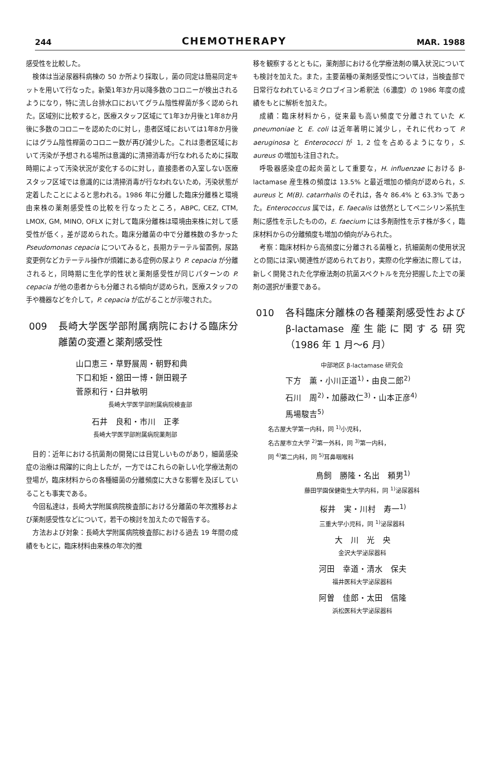244 CHEMOTHERAPY MAR. 1988
感受性を比較した。
検体は当泌尿器科病棟の 50 か所より採取し，菌の同定は簡易同定キットを用いて行なった。新築1年3か月以降多数のコロニーが検出されるようになり，特に流し台排水口においてグラム陰性桿菌が多く認められた。区域別に比較すると，医療スタッフ区域にて1年3か月後と1年8か月後に多数のコロニーを認めたのに対し，患者区域においては1年8か月後にはグラム陰性桿菌のコロニー数が再び減少した。これは患者区域において汚染が予想される場所は意識的に清掃消毒が行なわれるために採取時期によって汚染状況が変化するのに対し，直接患者の入室しない医療スタッフ区域では意識的には清掃消毒が行なわれないため，汚染状態が定着したことによると思われる。1986 年に分離した臨床分離株と環境由来株の薬剤感受性の比較を行なったところ，ABPC, CEZ, CTM, LMOX, GM, MINO, OFLX に対して臨床分離株は環境由来株に対して感受性が低く，差が認められた。臨床分離菌の中で分離株数の多かった Pseudomonas cepacia についてみると，長期カテーテル留置例，尿路変更例などカテーテル操作が煩雑にある症例の尿より P. cepacia が分離されると，同時期に生化学的性状と薬剤感受性が同じパターンの P. cepacia が他の患者からも分離される傾向が認められ，医療スタッフの手や機器などを介して，P. cepacia が広がることが示唆された。
009 長崎大学医学部附属病院における臨床分離菌の変遷と薬剤感受性
山口恵三・草野展周・朝野和典
下口和矩・舘田一博・餅田親子
菅原和行・臼井敏明
長崎大学医学部附属病院検査部
石井　良和・市川　正孝
長崎大学医学部附属病院薬剤部
目的：近年における抗菌剤の開発には目覚しいものがあり，細菌感染症の治療は飛躍的に向上したが，一方ではこれらの新しい化学療法剤の登場が，臨床材料からの各種細菌の分離頻度に大きな影響を及ぼしていることも事実である。
今回私達は，長崎大学附属病院検査部における分離菌の年次推移および薬剤感受性などについて，若干の検討を加えたので報告する。
方法および対象：長崎大学附属病院検査部における過去 19 年間の成績をもとに，臨床材料由来株の年次的推
移を観察するとともに，薬剤部における化学療法剤の購入状況についても検討を加えた。また，主要菌種の薬剤感受性については，当検査部で日常行なわれているミクロブイヨン希釈法（6濃度）の 1986 年度の成績をもとに解析を加えた。
成績：臨床材料から，従来最も高い頻度で分離されていた K. pneumoniae と E. coli は近年著明に減少し，それに代わって P. aeruginosa と Enterococci が 1, 2 位を占めるようになり，S. aureus の増加も注目された。
呼吸器感染症の起炎菌として重要な，H. influenzae における β-lactamase 産生株の頻度は 13.5% と最近増加の傾向が認められ，S. aureus と M(B). catarrhalis のそれは，各々 86.4% と 63.3% であった。Enterococcus 属では，E. faecalis は依然としてペニシリン系抗生剤に感性を示したものの，E. faecium には多剤耐性を示す株が多く，臨床材料からの分離頻度も増加の傾向がみられた。
考察：臨床材料から高頻度に分離される菌種と，抗細菌剤の使用状況との間には深い関連性が認められており，実際の化学療法に際しては，新しく開発された化学療法剤の抗菌スペクトルを充分把握した上での薬剤の選択が重要である。
010 各科臨床分離株の各種薬剤感受性および β-lactamase 産生能に関する研究（1986 年 1 月～6 月）
中部地区 β-lactamase 研究会
下方　薫・小川正道<sup>1)</sup>・由良二郎<sup>2)</sup>
石川　周<sup>2)</sup>・加藤政仁<sup>3)</sup>・山本正彦<sup>4)</sup>
馬場駿吉<sup>5)</sup>
名古屋大学第一内科，同 <sup>1)</sup>小児科，
名古屋市立大学 <sup>2)</sup>第一外科，同 <sup>3)</sup>第一内科，
同 <sup>4)</sup>第二内科，同 <sup>5)</sup>耳鼻咽喉科
鳥飼　勝隆・名出　頼男<sup>1)</sup>
藤田学園保健衛生大学内科，同 <sup>1)</sup>泌尿器科
桜井　実・川村　寿一<sup>1)</sup>
三重大学小児科，同 <sup>1)</sup>泌尿器科
大　川　光　央
金沢大学泌尿器科
河田　幸道・清水　保夫
福井医科大学泌尿器科
阿曽　佳郎・太田　信隆
浜松医科大学泌尿器科